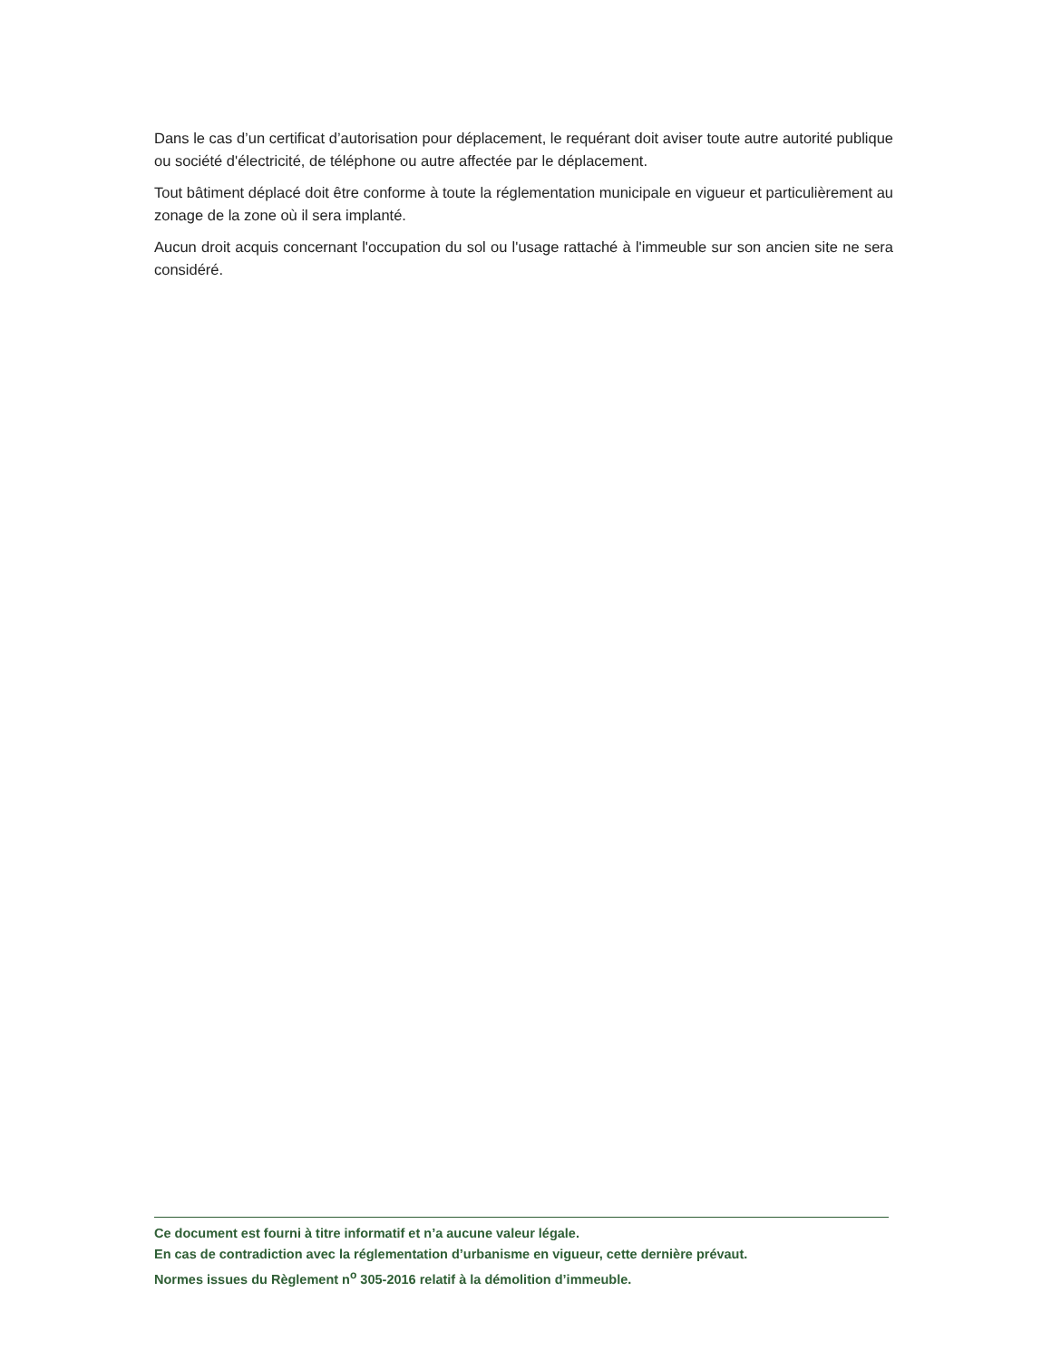Dans le cas d’un certificat d’autorisation pour déplacement, le requérant doit aviser toute autre autorité publique ou société d'électricité, de téléphone ou autre affectée par le déplacement.
Tout bâtiment déplacé doit être conforme à toute la réglementation municipale en vigueur et particulièrement au zonage de la zone où il sera implanté.
Aucun droit acquis concernant l'occupation du sol ou l'usage rattaché à l'immeuble sur son ancien site ne sera considéré.
Ce document est fourni à titre informatif et n’a aucune valeur légale.
En cas de contradiction avec la réglementation d’urbanisme en vigueur, cette dernière prévaut.
Normes issues du Règlement n<sup>o</sup> 305-2016 relatif à la démolition d’immeuble.